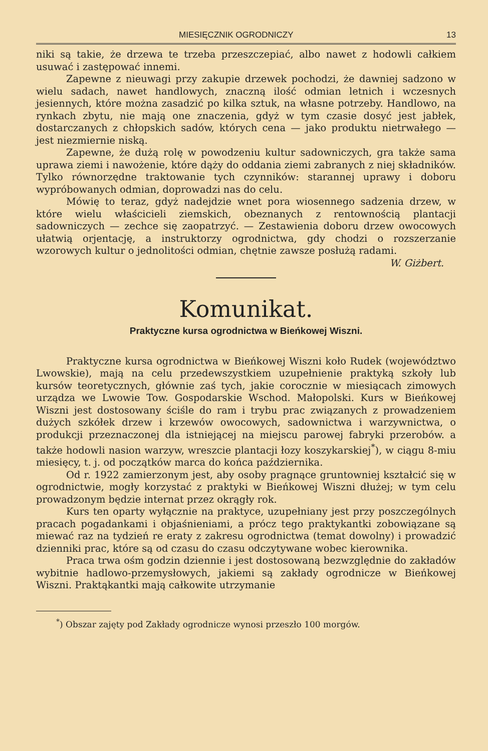MIESIĘCZNIK OGRODNICZY 13
niki są takie, że drzewa te trzeba przeszczepiać, albo nawet z hodowli całkiem usuwać i zastępować innemi.
Zapewne z nieuwagi przy zakupie drzewek pochodzi, że dawniej sadzono w wielu sadach, nawet handlowych, znaczną ilość odmian letnich i wczesnych jesiennych, które można zasadzić po kilka sztuk, na własne potrzeby. Handlowo, na rynkach zbytu, nie mają one znaczenia, gdyż w tym czasie dosyć jest jabłek, dostarczanych z chłopskich sadów, których cena — jako produktu nietrwałego — jest niezmiernie niską.
Zapewne, że dużą rolę w powodzeniu kultur sadowniczych, gra także sama uprawa ziemi i nawożenie, które dąży do oddania ziemi zabranych z niej składników. Tylko równorzędne traktowanie tych czynników: starannej uprawy i doboru wypróbowanych odmian, doprowadzi nas do celu.
Mówię to teraz, gdyż nadejdzie wnet pora wiosennego sadzenia drzew, w które wielu właścicieli ziemskich, obeznanych z rentownością plantacji sadowniczych — zechce się zaopatrzyć. — Zestawienia doboru drzew owocowych ułatwią orjentację, a instruktorzy ogrodnictwa, gdy chodzi o rozszerzanie wzorowych kultur o jednolitości odmian, chętnie zawsze posłużą radami. W. Giżbert.
Komunikat.
Praktyczne kursa ogrodnictwa w Bieńkowej Wiszni.
Praktyczne kursa ogrodnictwa w Bieńkowej Wiszni koło Rudek (województwo Lwowskie), mają na celu przedewszystkiem uzupełnienie praktyką szkoły lub kursów teoretycznych, głównie zaś tych, jakie corocznie w miesiącach zimowych urządza we Lwowie Tow. Gospodarskie Wschod. Małopolski. Kurs w Bieńkowej Wiszni jest dostosowany ściśle do ram i trybu prac związanych z prowadzeniem dużych szkółek drzew i krzewów owocowych, sadownictwa i warzywnictwa, o produkcji przeznaczonej dla istniejącej na miejscu parowej fabryki przerobów. a także hodowli nasion warzyw, wreszcie plantacji łozy koszykarskiej<sup>*</sup>), w ciągu 8-miu miesięcy, t. j. od początków marca do końca października.
Od r. 1922 zamierzonym jest, aby osoby pragnące gruntowniej kształcić się w ogrodnictwie, mogły korzystać z praktyki w Bieńkowej Wiszni dłużej; w tym celu prowadzonym będzie internat przez okrągły rok.
Kurs ten oparty wyłącznie na praktyce, uzupełniany jest przy poszczególnych pracach pogadankami i objaśnieniami, a prócz tego praktykantki zobowiązane są miewać raz na tydzień re eraty z zakresu ogrodnictwa (temat dowolny) i prowadzić dzienniki prac, które są od czasu do czasu odczytywane wobec kierownika.
Praca trwa ośm godzin dziennie i jest dostosowaną bezwzględnie do zakładów wybitnie hadlowo-przemysłowych, jakiemi są zakłady ogrodnicze w Bieńkowej Wiszni. Praktąkantki mają całkowite utrzymanie
<sup>*</sup>) Obszar zajęty pod Zakłady ogrodnicze wynosi przeszło 100 morgów.